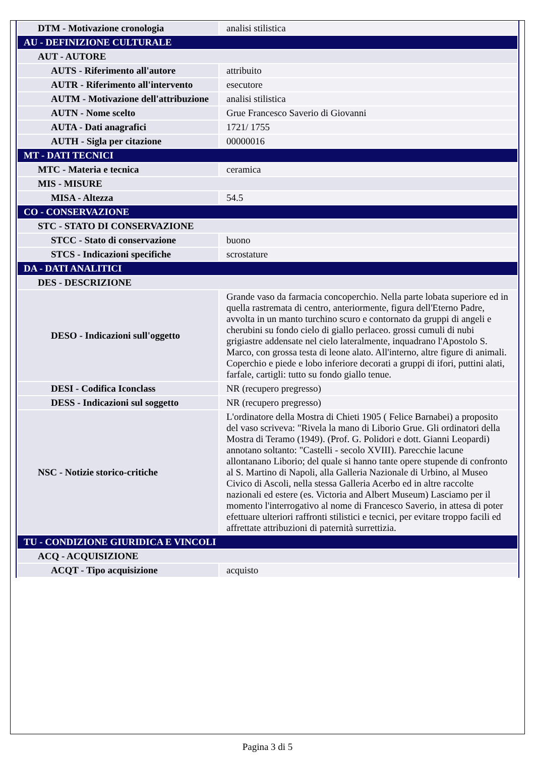| DTM - Motivazione cronologia | analisi stilistica |
| AU - DEFINIZIONE CULTURALE | |
| AUT - AUTORE | |
| AUTS - Riferimento all'autore | attribuito |
| AUTR - Riferimento all'intervento | esecutore |
| AUTM - Motivazione dell'attribuzione | analisi stilistica |
| AUTN - Nome scelto | Grue Francesco Saverio di Giovanni |
| AUTA - Dati anagrafici | 1721/ 1755 |
| AUTH - Sigla per citazione | 00000016 |
| MT - DATI TECNICI | |
| MTC - Materia e tecnica | ceramica |
| MIS - MISURE | |
| MISA - Altezza | 54.5 |
| CO - CONSERVAZIONE | |
| STC - STATO DI CONSERVAZIONE | |
| STCC - Stato di conservazione | buono |
| STCS - Indicazioni specifiche | scrostature |
| DA - DATI ANALITICI | |
| DES - DESCRIZIONE | |
| DESO - Indicazioni sull'oggetto | Grande vaso da farmacia concoperchio. Nella parte lobata superiore ed in quella rastremata di centro, anteriormente, figura dell'Eterno Padre, avvolta in un manto turchino scuro e contornato da gruppi di angeli e cherubini su fondo cielo di giallo perlaceo. grossi cumuli di nubi grigiastre addensate nel cielo lateralmente, inquadrano l'Apostolo S. Marco, con grossa testa di leone alato. All'interno, altre figure di animali. Coperchio e piede e lobo inferiore decorati a gruppi di ifori, puttini alati, farfale, cartigli: tutto su fondo giallo tenue. |
| DESI - Codifica Iconclass | NR (recupero pregresso) |
| DESS - Indicazioni sul soggetto | NR (recupero pregresso) |
| NSC - Notizie storico-critiche | L'ordinatore della Mostra di Chieti 1905 ( Felice Barnabei) a proposito del vaso scriveva: "Rivela la mano di Liborio Grue. Gli ordinatori della Mostra di Teramo (1949). (Prof. G. Polidori e dott. Gianni Leopardi) annotano soltanto: "Castelli - secolo XVIII). Parecchie lacune allontanano Liborio; del quale si hanno tante opere stupende di confronto al S. Martino di Napoli, alla Galleria Nazionale di Urbino, al Museo Civico di Ascoli, nella stessa Galleria Acerbo ed in altre raccolte nazionali ed estere (es. Victoria and Albert Museum) Lasciamo per il momento l'interrogativo al nome di Francesco Saverio, in attesa di poter efettuare ulteriori raffronti stilistici e tecnici, per evitare troppo facili ed affrettate attribuzioni di paternità surrettizia. |
| TU - CONDIZIONE GIURIDICA E VINCOLI | |
| ACQ - ACQUISIZIONE | |
| ACQT - Tipo acquisizione | acquisto |
Pagina 3 di 5